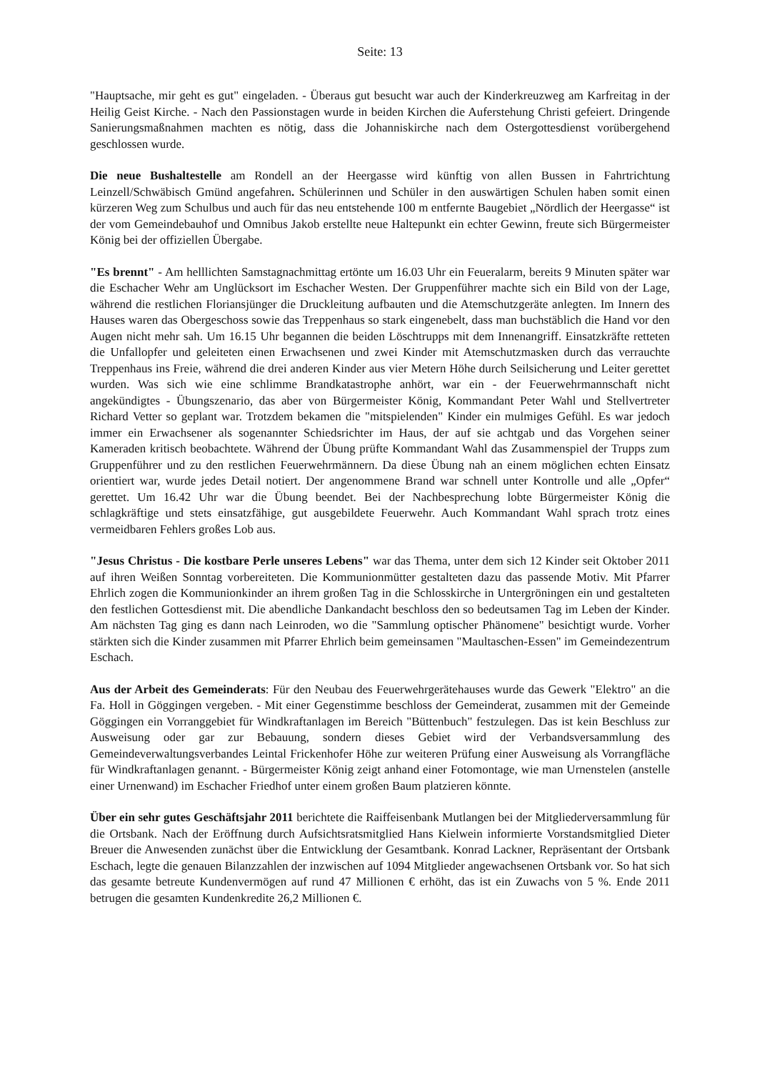Seite: 13
"Hauptsache, mir geht es gut" eingeladen. - Überaus gut besucht war auch der Kinderkreuzweg am Karfreitag in der Heilig Geist Kirche. - Nach den Passionstagen wurde in beiden Kirchen die Auferstehung Christi gefeiert. Dringende Sanierungsmaßnahmen machten es nötig, dass die Johanniskirche nach dem Ostergottesdienst vorübergehend geschlossen wurde.
Die neue Bushaltestelle am Rondell an der Heergasse wird künftig von allen Bussen in Fahrtrichtung Leinzell/Schwäbisch Gmünd angefahren. Schülerinnen und Schüler in den auswärtigen Schulen haben somit einen kürzeren Weg zum Schulbus und auch für das neu entstehende 100 m entfernte Baugebiet „Nördlich der Heergasse“ ist der vom Gemeindebauhof und Omnibus Jakob erstellte neue Haltepunkt ein echter Gewinn, freute sich Bürgermeister König bei der offiziellen Übergabe.
"Es brennt" - Am helllichten Samstagnachmittag ertönte um 16.03 Uhr ein Feueralarm, bereits 9 Minuten später war die Eschacher Wehr am Unglücksort im Eschacher Westen. Der Gruppenführer machte sich ein Bild von der Lage, während die restlichen Floriansjünger die Druckleitung aufbauten und die Atemschutzgeräte anlegten. Im Innern des Hauses waren das Obergeschoss sowie das Treppenhaus so stark eingenebelt, dass man buchstäblich die Hand vor den Augen nicht mehr sah. Um 16.15 Uhr begannen die beiden Löschtrupps mit dem Innenangriff. Einsatzkräfte retteten die Unfallopfer und geleiteten einen Erwachsenen und zwei Kinder mit Atemschutzmasken durch das verrauchte Treppenhaus ins Freie, während die drei anderen Kinder aus vier Metern Höhe durch Seilsicherung und Leiter gerettet wurden. Was sich wie eine schlimme Brandkatastrophe anhört, war ein - der Feuerwehrmannschaft nicht angekündigtes - Übungszenario, das aber von Bürgermeister König, Kommandant Peter Wahl und Stellvertreter Richard Vetter so geplant war. Trotzdem bekamen die "mitspielenden" Kinder ein mulmiges Gefühl. Es war jedoch immer ein Erwachsener als sogenannter Schiedsrichter im Haus, der auf sie achtgab und das Vorgehen seiner Kameraden kritisch beobachtete. Während der Übung prüfte Kommandant Wahl das Zusammenspiel der Trupps zum Gruppenführer und zu den restlichen Feuerwehrmännern. Da diese Übung nah an einem möglichen echten Einsatz orientiert war, wurde jedes Detail notiert. Der angenommene Brand war schnell unter Kontrolle und alle „Opfer“ gerettet. Um 16.42 Uhr war die Übung beendet. Bei der Nachbesprechung lobte Bürgermeister König die schlagkräftige und stets einsatzfähige, gut ausgebildete Feuerwehr. Auch Kommandant Wahl sprach trotz eines vermeidbaren Fehlers großes Lob aus.
"Jesus Christus - Die kostbare Perle unseres Lebens" war das Thema, unter dem sich 12 Kinder seit Oktober 2011 auf ihren Weißen Sonntag vorbereiteten. Die Kommunionmütter gestalteten dazu das passende Motiv. Mit Pfarrer Ehrlich zogen die Kommunionkinder an ihrem großen Tag in die Schlosskirche in Untergröningen ein und gestalteten den festlichen Gottesdienst mit. Die abendliche Dankandacht beschloss den so bedeutsamen Tag im Leben der Kinder. Am nächsten Tag ging es dann nach Leinroden, wo die "Sammlung optischer Phänomene" besichtigt wurde. Vorher stärkten sich die Kinder zusammen mit Pfarrer Ehrlich beim gemeinsamen "Maultaschen-Essen" im Gemeindezentrum Eschach.
Aus der Arbeit des Gemeinderats: Für den Neubau des Feuerwehrgerätehauses wurde das Gewerk "Elektro" an die Fa. Holl in Göggingen vergeben. - Mit einer Gegenstimme beschloss der Gemeinderat, zusammen mit der Gemeinde Göggingen ein Vorranggebiet für Windkraftanlagen im Bereich "Büttenbuch" festzulegen. Das ist kein Beschluss zur Ausweisung oder gar zur Bebauung, sondern dieses Gebiet wird der Verbandsversammlung des Gemeindeverwaltungsverbandes Leintal Frickenhofer Höhe zur weiteren Prüfung einer Ausweisung als Vorrangfläche für Windkraftanlagen genannt. - Bürgermeister König zeigt anhand einer Fotomontage, wie man Urnenstelen (anstelle einer Urnenwand) im Eschacher Friedhof unter einem großen Baum platzieren könnte.
Über ein sehr gutes Geschäftsjahr 2011 berichtete die Raiffeisenbank Mutlangen bei der Mitgliederversammlung für die Ortsbank. Nach der Eröffnung durch Aufsichtsratsmitglied Hans Kielwein informierte Vorstandsmitglied Dieter Breuer die Anwesenden zunächst über die Entwicklung der Gesamtbank. Konrad Lackner, Repräsentant der Ortsbank Eschach, legte die genauen Bilanzzahlen der inzwischen auf 1094 Mitglieder angewachsenen Ortsbank vor. So hat sich das gesamte betreute Kundenvermögen auf rund 47 Millionen € erhöht, das ist ein Zuwachs von 5 %. Ende 2011 betrugen die gesamten Kundenkredite 26,2 Millionen €.